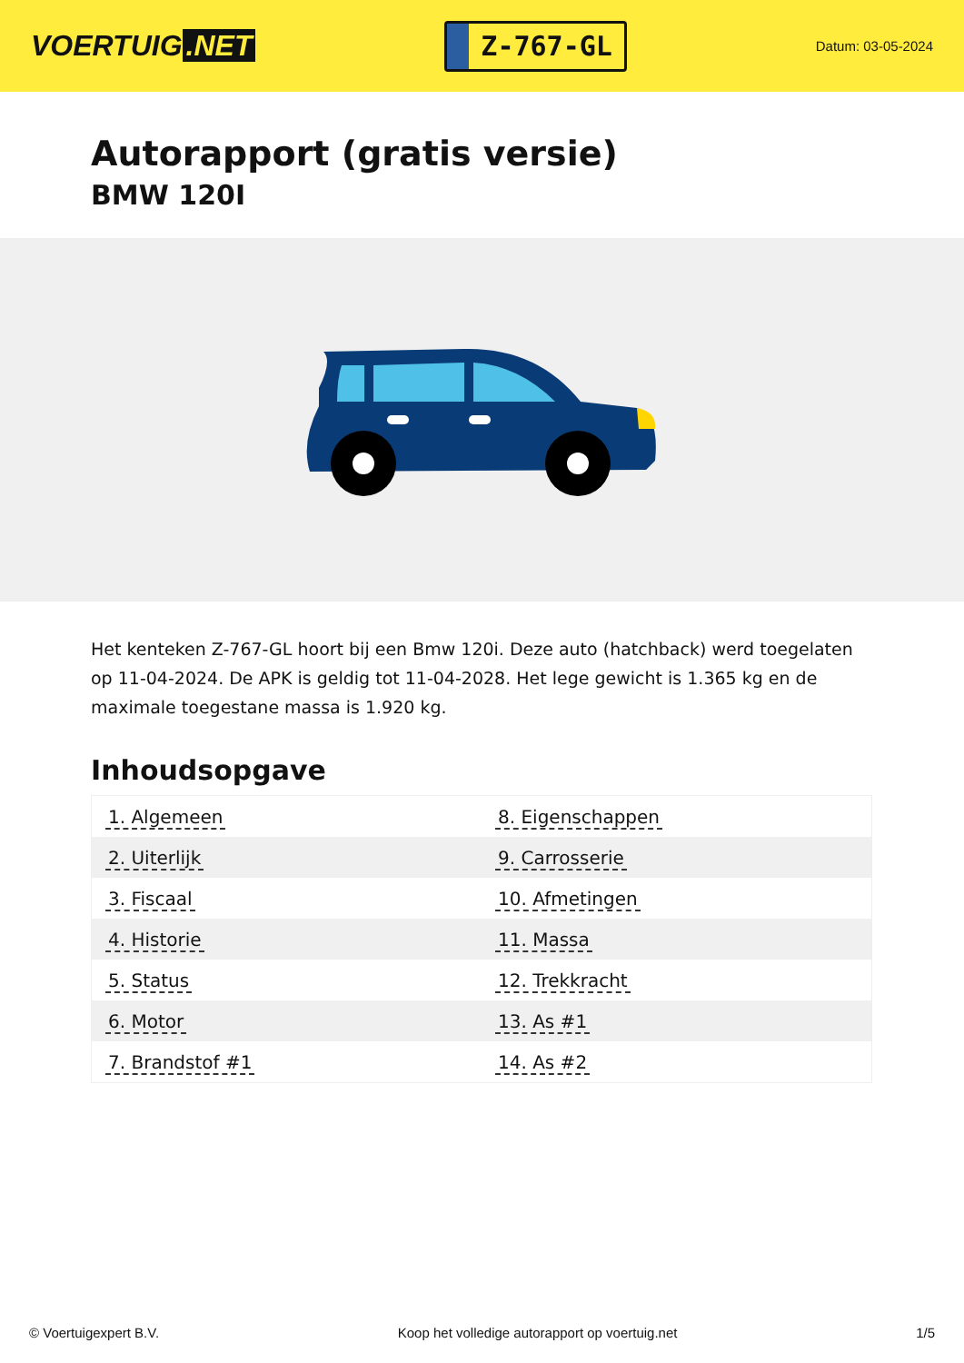VOERTUIG.NET
Z-767-GL
Datum: 03-05-2024
Autorapport (gratis versie)
BMW 120I
Het kenteken Z-767-GL hoort bij een Bmw 120i. Deze auto (hatchback) werd toegelaten op 11-04-2024. De APK is geldig tot 11-04-2028. Het lege gewicht is 1.365 kg en de maximale toegestane massa is 1.920 kg.
Inhoudsopgave
| 1. Algemeen | 8. Eigenschappen |
| 2. Uiterlijk | 9. Carrosserie |
| 3. Fiscaal | 10. Afmetingen |
| 4. Historie | 11. Massa |
| 5. Status | 12. Trekkracht |
| 6. Motor | 13. As #1 |
| 7. Brandstof #1 | 14. As #2 |
© Voertuigexpert B.V. Koop het volledige autorapport op voertuig.net 1/5